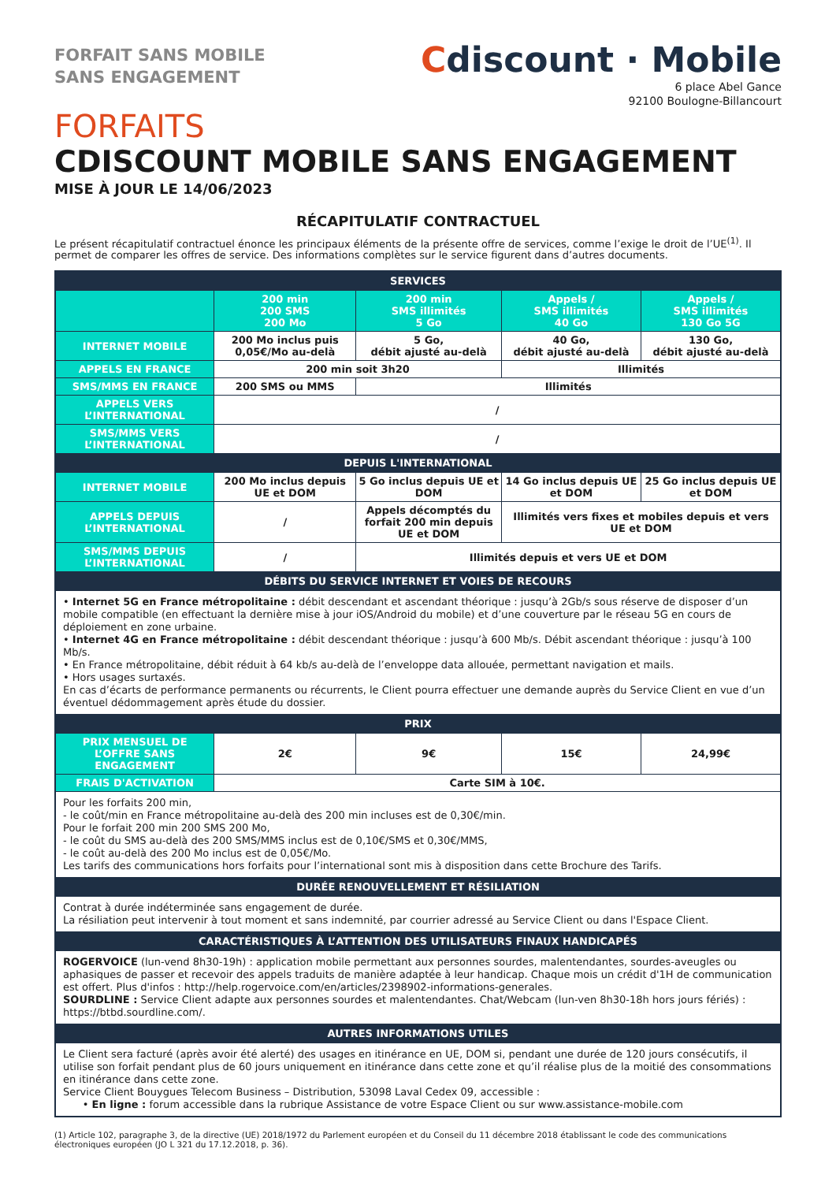FORFAIT SANS MOBILE
SANS ENGAGEMENT
Cdiscount · Mobile
6 place Abel Gance
92100 Boulogne-Billancourt
FORFAITS
CDISCOUNT MOBILE SANS ENGAGEMENT
MISE À JOUR LE 14/06/2023
RÉCAPITULATIF CONTRACTUEL
Le présent récapitulatif contractuel énonce les principaux éléments de la présente offre de services, comme l’exige le droit de l’UE<sup>(1)</sup>. Il permet de comparer les offres de service. Des informations complètes sur le service figurent dans d’autres documents.
| SERVICES | | | | |
| | 200 min 200 SMS 200 Mo | 200 min SMS illimités 5 Go | Appels / SMS illimités 40 Go | Appels / SMS illimités 130 Go 5G |
| INTERNET MOBILE | 200 Mo inclus puis 0,05€/Mo au-delà | 5 Go, débit ajusté au-delà | 40 Go, débit ajusté au-delà | 130 Go, débit ajusté au-delà |
| APPELS EN FRANCE | 200 min soit 3h20 | | Illimités | |
| SMS/MMS EN FRANCE | 200 SMS ou MMS | Illimités | | |
| APPELS VERS L’INTERNATIONAL | / | | | |
| SMS/MMS VERS L’INTERNATIONAL | / | | | |
| DEPUIS L'INTERNATIONAL | | | | |
| INTERNET MOBILE | 200 Mo inclus depuis UE et DOM | 5 Go inclus depuis UE et DOM | 14 Go inclus depuis UE et DOM | 25 Go inclus depuis UE et DOM |
| APPELS DEPUIS L’INTERNATIONAL | / | Appels décomptés du forfait 200 min depuis UE et DOM | Illimités vers fixes et mobiles depuis et vers UE et DOM | |
| SMS/MMS DEPUIS L’INTERNATIONAL | / | Illimités depuis et vers UE et DOM | | |
| DÉBITS DU SERVICE INTERNET ET VOIES DE RECOURS | | | | |
| • Internet 5G en France métropolitaine : débit descendant et ascendant théorique : jusqu’à 2Gb/s sous réserve de disposer d’un mobile compatible (en effectuant la dernière mise à jour iOS/Android du mobile) et d’une couverture par le réseau 5G en cours de déploiement en zone urbaine. • Internet 4G en France métropolitaine : débit descendant théorique : jusqu’à 600 Mb/s. Débit ascendant théorique : jusqu’à 100 Mb/s. • En France métropolitaine, débit réduit à 64 kb/s au-delà de l’enveloppe data allouée, permettant navigation et mails. • Hors usages surtaxés. En cas d’écarts de performance permanents ou récurrents, le Client pourra effectuer une demande auprès du Service Client en vue d’un éventuel dédommagement après étude du dossier. | | | | |
| PRIX | | | | |
| PRIX MENSUEL DE L’OFFRE SANS ENGAGEMENT | 2€ | 9€ | 15€ | 24,99€ |
| FRAIS D'ACTIVATION | Carte SIM à 10€. | | | |
| Pour les forfaits 200 min, - le coût/min en France métropolitaine au-delà des 200 min incluses est de 0,30€/min. Pour le forfait 200 min 200 SMS 200 Mo, - le coût du SMS au-delà des 200 SMS/MMS inclus est de 0,10€/SMS et 0,30€/MMS, - le coût au-delà des 200 Mo inclus est de 0,05€/Mo. Les tarifs des communications hors forfaits pour l’international sont mis à disposition dans cette Brochure des Tarifs. | | | | |
| DURÉE RENOUVELLEMENT ET RÉSILIATION | | | | |
| Contrat à durée indéterminée sans engagement de durée. La résiliation peut intervenir à tout moment et sans indemnité, par courrier adressé au Service Client ou dans l'Espace Client. | | | | |
| CARACTÉRISTIQUES À L’ATTENTION DES UTILISATEURS FINAUX HANDICAPÉS | | | | |
| ROGERVOICE (lun-vend 8h30-19h) : application mobile permettant aux personnes sourdes, malentendantes, sourdes-aveugles ou aphasiques de passer et recevoir des appels traduits de manière adaptée à leur handicap. Chaque mois un crédit d'1H de communication est offert. Plus d'infos : http://help.rogervoice.com/en/articles/2398902-informations-generales. SOURDLINE : Service Client adapte aux personnes sourdes et malentendantes. Chat/Webcam (lun-ven 8h30-18h hors jours fériés) : https://btbd.sourdline.com/. | | | | |
| AUTRES INFORMATIONS UTILES | | | | |
| Le Client sera facturé (après avoir été alerté) des usages en itinérance en UE, DOM si, pendant une durée de 120 jours consécutifs, il utilise son forfait pendant plus de 60 jours uniquement en itinérance dans cette zone et qu’il réalise plus de la moitié des consommations en itinérance dans cette zone. Service Client Bouygues Telecom Business – Distribution, 53098 Laval Cedex 09, accessible : • En ligne : forum accessible dans la rubrique Assistance de votre Espace Client ou sur www.assistance-mobile.com | | | | |
(1) Article 102, paragraphe 3, de la directive (UE) 2018/1972 du Parlement européen et du Conseil du 11 décembre 2018 établissant le code des communications électroniques européen (JO L 321 du 17.12.2018, p. 36).